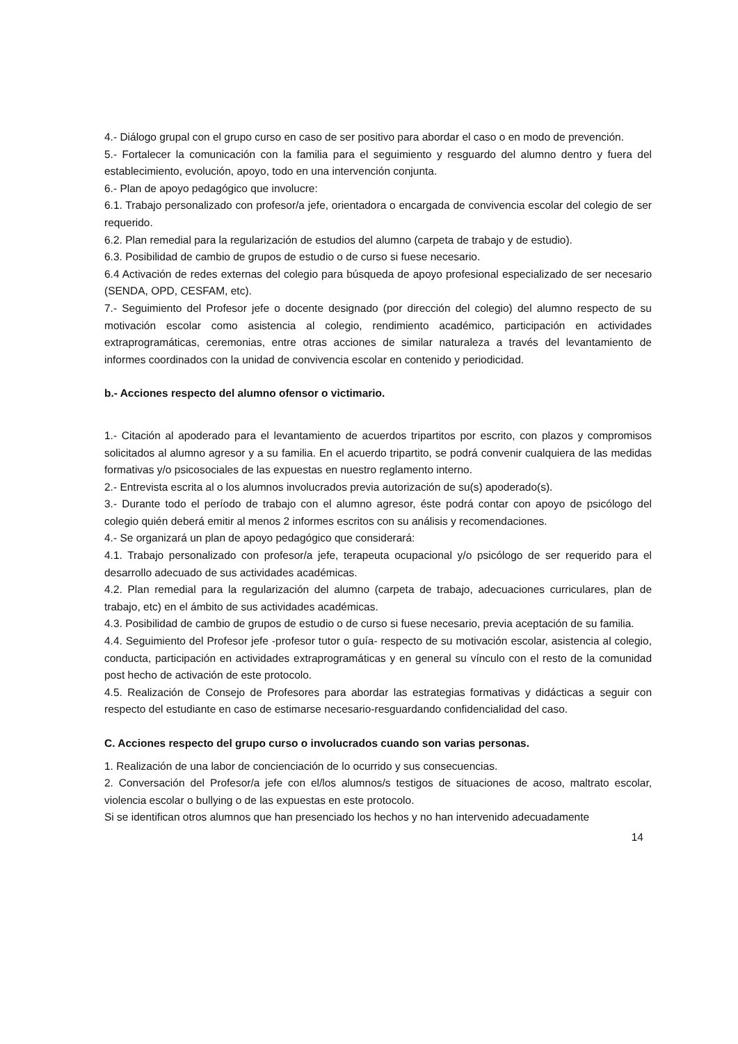4.- Diálogo grupal con el grupo curso en caso de ser positivo para abordar el caso o en modo de prevención.
5.- Fortalecer la comunicación con la familia para el seguimiento y resguardo del alumno dentro y fuera del establecimiento, evolución, apoyo, todo en una intervención conjunta.
6.- Plan de apoyo pedagógico que involucre:
6.1. Trabajo personalizado con profesor/a jefe, orientadora o encargada de convivencia escolar del colegio de ser requerido.
6.2. Plan remedial para la regularización de estudios del alumno (carpeta de trabajo y de estudio).
6.3. Posibilidad de cambio de grupos de estudio o de curso si fuese necesario.
6.4 Activación de redes externas del colegio para búsqueda de apoyo profesional especializado de ser necesario (SENDA, OPD, CESFAM, etc).
7.- Seguimiento del Profesor jefe o docente designado (por dirección del colegio) del alumno respecto de su motivación escolar como asistencia al colegio, rendimiento académico, participación en actividades extraprogramáticas, ceremonias, entre otras acciones de similar naturaleza a través del levantamiento de informes coordinados con la unidad de convivencia escolar en contenido y periodicidad.
b.- Acciones respecto del alumno ofensor o victimario.
1.- Citación al apoderado para el levantamiento de acuerdos tripartitos por escrito, con plazos y compromisos solicitados al alumno agresor y a su familia. En el acuerdo tripartito, se podrá convenir cualquiera de las medidas formativas y/o psicosociales de las expuestas en nuestro reglamento interno.
2.- Entrevista escrita al o los alumnos involucrados previa autorización de su(s) apoderado(s).
3.- Durante todo el período de trabajo con el alumno agresor, éste podrá contar con apoyo de psicólogo del colegio quién deberá emitir al menos 2 informes escritos con su análisis y recomendaciones.
4.- Se organizará un plan de apoyo pedagógico que considerará:
4.1. Trabajo personalizado con profesor/a jefe, terapeuta ocupacional y/o psicólogo de ser requerido para el desarrollo adecuado de sus actividades académicas.
4.2. Plan remedial para la regularización del alumno (carpeta de trabajo, adecuaciones curriculares, plan de trabajo, etc) en el ámbito de sus actividades académicas.
4.3. Posibilidad de cambio de grupos de estudio o de curso si fuese necesario, previa aceptación de su familia.
4.4. Seguimiento del Profesor jefe -profesor tutor o guía- respecto de su motivación escolar, asistencia al colegio, conducta, participación en actividades extraprogramáticas y en general su vínculo con el resto de la comunidad post hecho de activación de este protocolo.
4.5. Realización de Consejo de Profesores para abordar las estrategias formativas y didácticas a seguir con respecto del estudiante en caso de estimarse necesario-resguardando confidencialidad del caso.
C. Acciones respecto del grupo curso o involucrados cuando son varias personas.
1. Realización de una labor de concienciación de lo ocurrido y sus consecuencias.
2. Conversación del Profesor/a jefe con el/los alumnos/s testigos de situaciones de acoso, maltrato escolar, violencia escolar o bullying o de las expuestas en este protocolo.
Si se identifican otros alumnos que han presenciado los hechos y no han intervenido adecuadamente
14